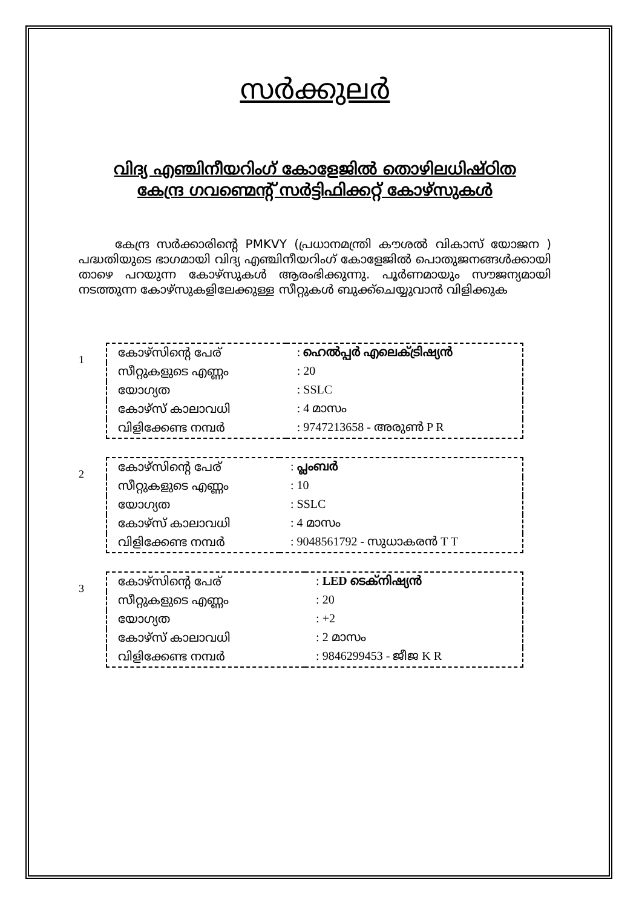സർക്കുലർ
വിദ്യ എഞ്ചിനീയറിംഗ് കോളേജിൽ തൊഴിലധിഷ്ഠിത
കേന്ദ്ര ഗവണ്മെന്റ് സർട്ടിഫിക്കറ്റ് കോഴ്സുകൾ
കേന്ദ്ര സർക്കാരിന്റെ PMKVY (പ്രധാനമന്ത്രി കൗശൽ വികാസ് യോജന ) പദ്ധതിയുടെ ഭാഗമായി വിദ്യ എഞ്ചിനീയറിംഗ് കോളേജിൽ പൊതുജനങ്ങൾക്കായി താഴെ പറയുന്ന കോഴ്സുകൾ ആരംഭിക്കുന്നു. പൂർണമായും സൗജന്യമായി നടത്തുന്ന കോഴ്സുകളിലേക്കുള്ള സീറ്റുകൾ ബുക്ക്ചെയ്യുവാൻ വിളിക്കുക
1
| കോഴ്സിന്റെ പേര് | : ഹെൽപ്പർ എലെക്ട്രിഷ്യൻ |
| സീറ്റുകളുടെ എണ്ണം | : 20 |
| യോഗ്യത | : SSLC |
| കോഴ്സ് കാലാവധി | : 4 മാസം |
| വിളിക്കേണ്ട നമ്പർ | : 9747213658 - അരുൺ P R |
2
| കോഴ്സിന്റെ പേര് | : പ്ലംബർ |
| സീറ്റുകളുടെ എണ്ണം | : 10 |
| യോഗ്യത | : SSLC |
| കോഴ്സ് കാലാവധി | : 4 മാസം |
| വിളിക്കേണ്ട നമ്പർ | : 9048561792 - സുധാകരൻ T T |
3
| കോഴ്സിന്റെ പേര് | : LED ടെക്നിഷ്യൻ |
| സീറ്റുകളുടെ എണ്ണം | : 20 |
| യോഗ്യത | : +2 |
| കോഴ്സ് കാലാവധി | : 2 മാസം |
| വിളിക്കേണ്ട നമ്പർ | : 9846299453 - ജീജ K R |